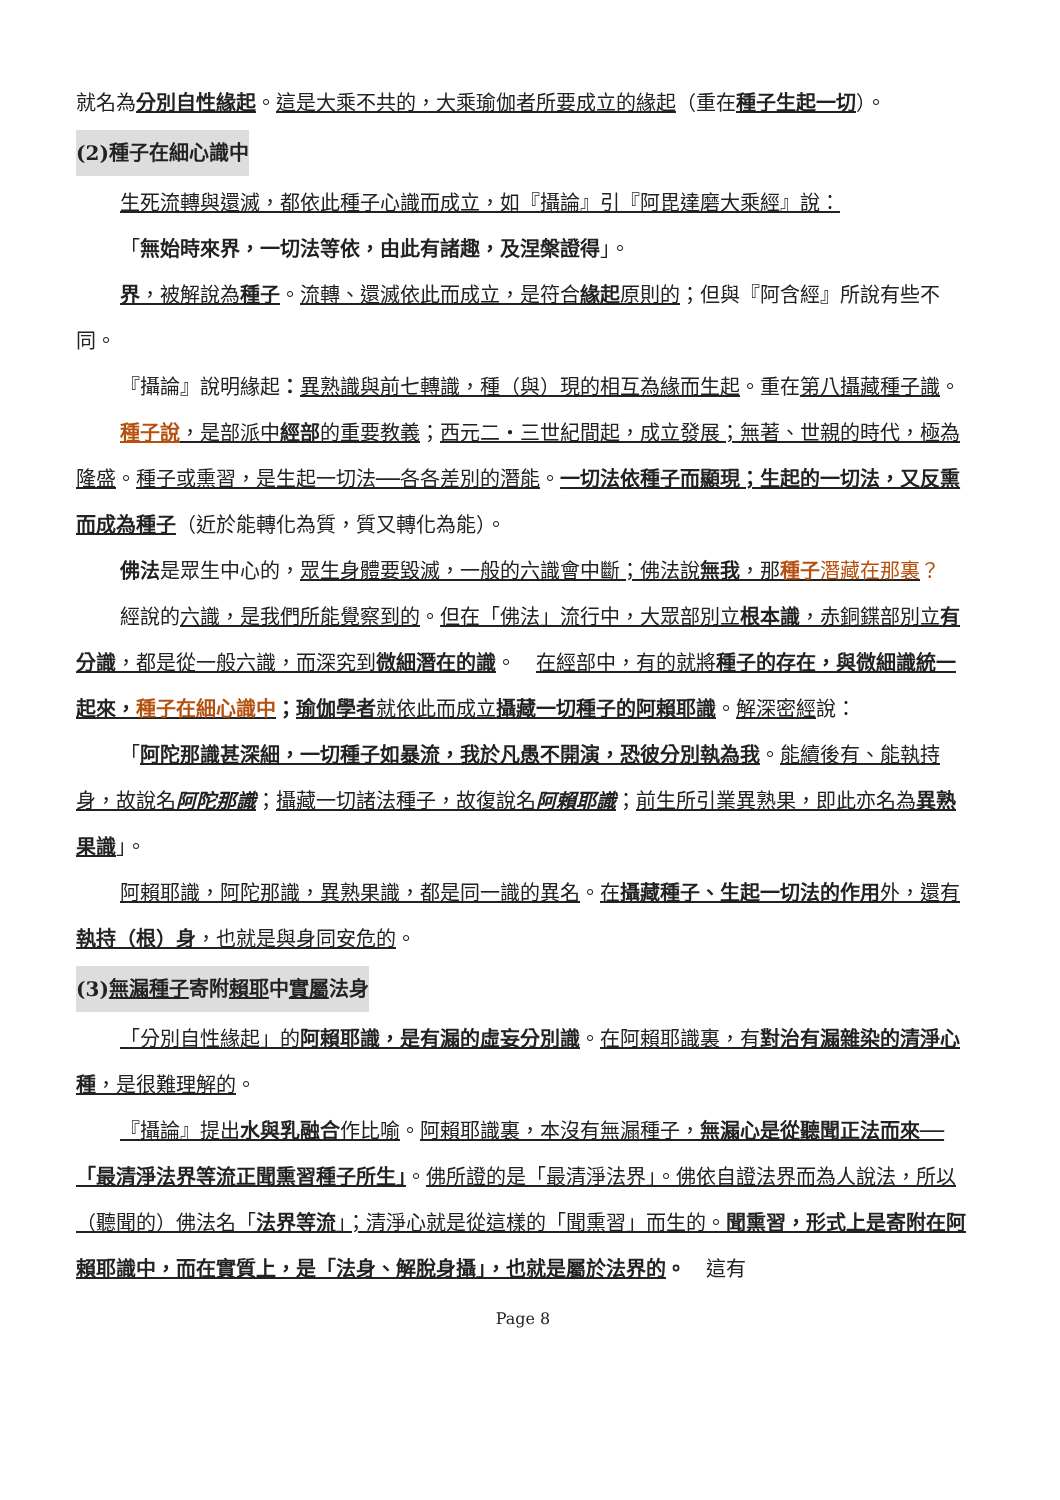就名為分別自性緣起。這是大乘不共的，大乘瑜伽者所要成立的緣起（重在種子生起一切）。
(2)種子在細心識中
生死流轉與還滅，都依此種子心識而成立，如『攝論』引『阿毘達磨大乘經』說：
「無始時來界，一切法等依，由此有諸趣，及涅槃證得」。
界，被解說為 種子。流轉、還滅依此而成立，是符合緣起原則的；但與『阿含經』所說有些不同。
『攝論』說明緣起：異熟識與前七轉識，種（與）現的相互為緣而生起。重在第八攝藏種子識。
種子說，是部派中經部的重要教義；西元二・三世紀間起，成立發展；無著、世親的時代，極為隆盛。種子或熏習，是生起一切法──各各差別的潛能。一切法依種子而顯現；生起的一切法，又反熏而成為種子（近於能轉化為質，質又轉化為能）。
佛法是眾生中心的，眾生身體要毀滅，一般的六識會中斷；佛法說無我，那種子 潛藏在那裏？
經說的六識，是我們所能覺察到的。但在「佛法」流行中，大眾部別立根本識，赤銅鍱部別立有分識，都是從一般六識，而深究到微細潛在的識。　在經部中，有的就將種子的存在，與微細識統一起來，種子在細心識中；瑜伽學者就依此而成立攝藏一切種子的阿賴耶識。解深密經說：
「阿陀那識甚深細，一切種子如暴流，我於凡愚不開演，恐彼分別執為我。能續後有、能執持身，故說名阿陀那識；攝藏一切諸法種子，故復說名阿賴耶識；前生所引業異熟果，即此亦名為異熟果識」。
阿賴耶識，阿陀那識，異熟果識，都是同一識的異名。在攝藏種子、生起一切法的作用外，還有執持（根）身，也就是與身同安危的。
(3)無漏種子寄附賴耶中實屬法身
「分別自性緣起」的阿賴耶識，是有漏的虛妄分別識。在阿賴耶識裏，有對治有漏雜染的清淨心種，是很難理解的。
『攝論』提出水與乳融合作比喻。阿賴耶識裏，本沒有無漏種子，無漏心是從聽聞正法而來──「最清淨法界等流正聞熏習種子所生」。佛所證的是「最清淨法界」。佛依自證法界而為人說法，所以（聽聞的）佛法名「法界等流」；清淨心就是從這樣的「聞熏習」而生的。聞熏習，形式上是寄附在阿賴耶識中，而在實質上，是「法身、解脫身攝」，也就是屬於法界的。　這有
Page 8